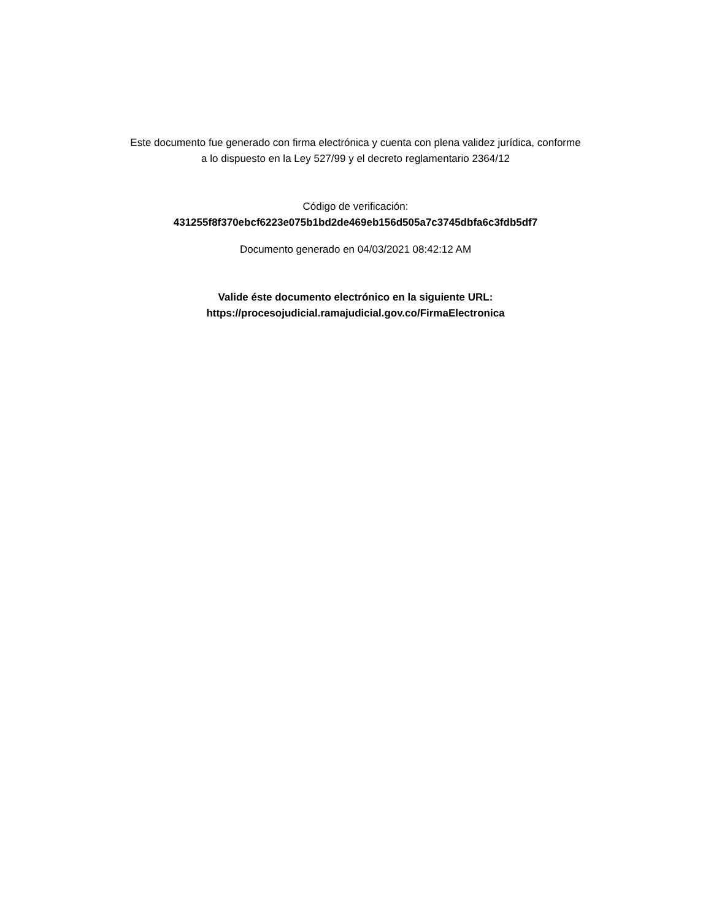Este documento fue generado con firma electrónica y cuenta con plena validez jurídica, conforme
a lo dispuesto en la Ley 527/99 y el decreto reglamentario 2364/12
Código de verificación:
431255f8f370ebcf6223e075b1bd2de469eb156d505a7c3745dbfa6c3fdb5df7
Documento generado en 04/03/2021 08:42:12 AM
Valide éste documento electrónico en la siguiente URL:
https://procesojudicial.ramajudicial.gov.co/FirmaElectronica